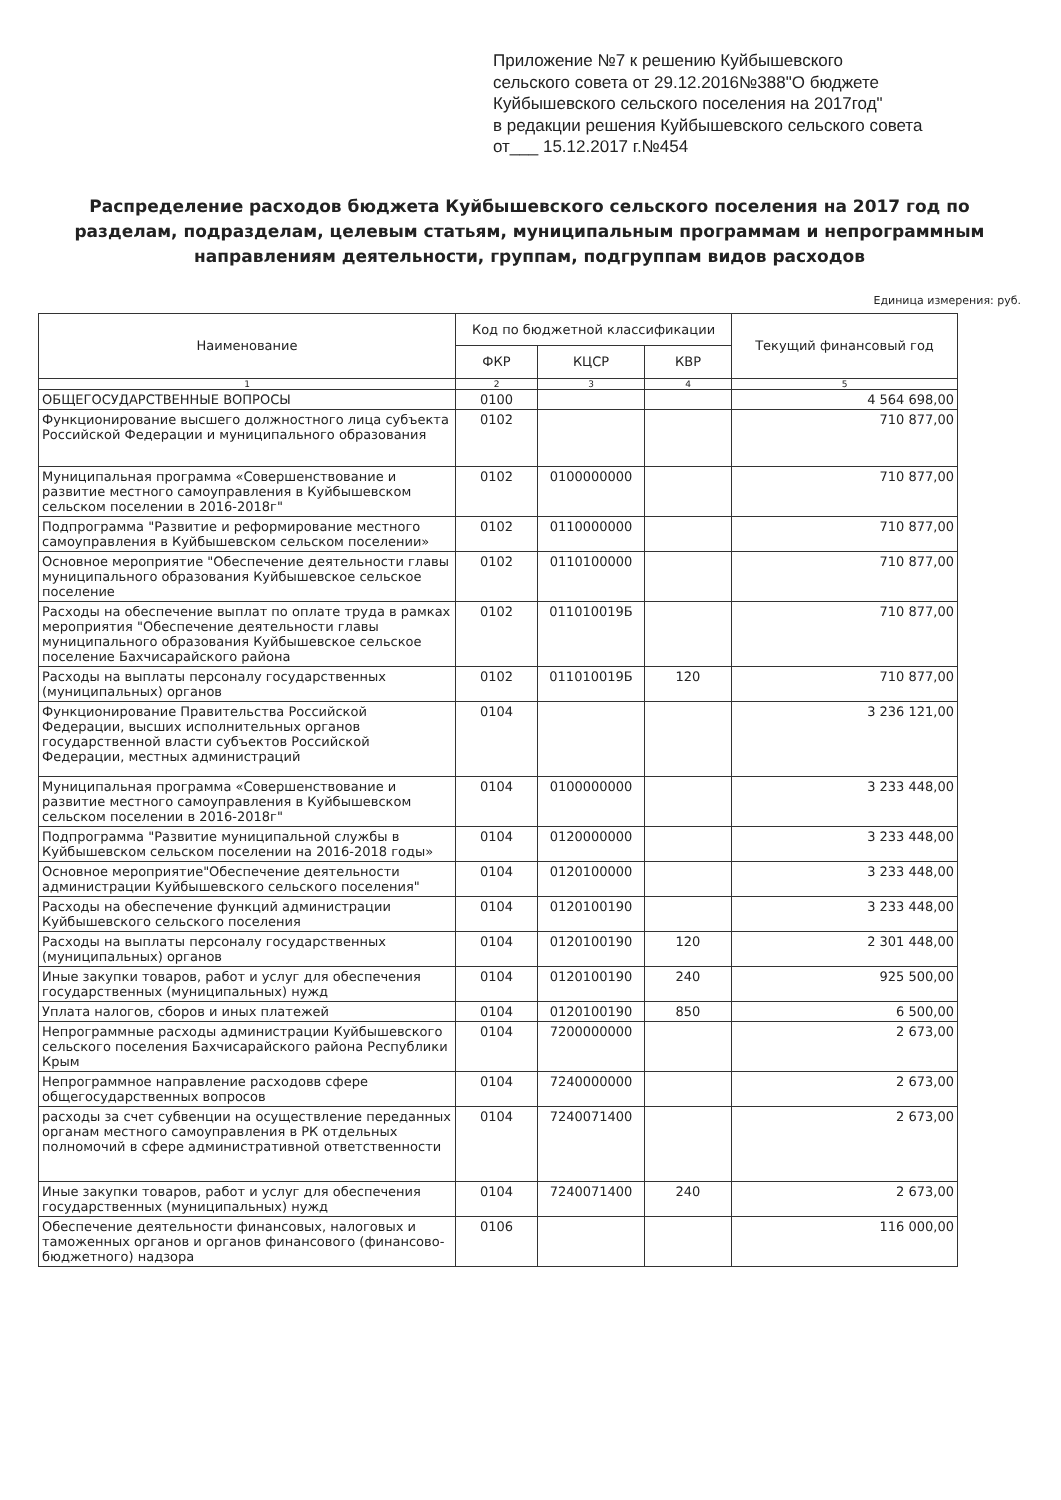Приложение №7 к решению Куйбышевского
сельского совета от 29.12.2016№388"О бюджете
Куйбышевского сельского поселения на 2017год"
в редакции решения Куйбышевского сельского совета
от___ 15.12.2017 г.№454
Распределение расходов бюджета Куйбышевского сельского поселения на 2017 год по разделам, подразделам, целевым статьям, муниципальным программам и непрограммным направлениям деятельности, группам, подгруппам видов расходов
Единица измерения: руб.
| Наименование | Код по бюджетной классификации | | | Текущий финансовый год |
| --- | --- | --- | --- | --- |
| | ФКР | КЦСР | КВР | |
| 1 | 2 | 3 | 4 | 5 |
| ОБЩЕГОСУДАРСТВЕННЫЕ ВОПРОСЫ | 0100 | | | 4 564 698,00 |
| Функционирование высшего должностного лица субъекта Российской Федерации и муниципального образования | 0102 | | | 710 877,00 |
| Муниципальная программа «Совершенствование и развитие местного самоуправления в Куйбышевском сельском поселении в 2016-2018г" | 0102 | 0100000000 | | 710 877,00 |
| Подпрограмма "Развитие и реформирование местного самоуправления в Куйбышевском сельском поселении» | 0102 | 0110000000 | | 710 877,00 |
| Основное мероприятие "Обеспечение деятельности главы муниципального образования Куйбышевское сельское поселение | 0102 | 0110100000 | | 710 877,00 |
| Расходы на обеспечение выплат по оплате труда в рамках мероприятия "Обеспечение деятельности главы муниципального образования Куйбышевское сельское поселение Бахчисарайского района | 0102 | 011010019Б | | 710 877,00 |
| Расходы на выплаты персоналу государственных (муниципальных) органов | 0102 | 011010019Б | 120 | 710 877,00 |
| Функционирование Правительства Российской Федерации, высших исполнительных органов государственной власти субъектов Российской Федерации, местных администраций | 0104 | | | 3 236 121,00 |
| Муниципальная программа «Совершенствование и развитие местного самоуправления в Куйбышевском сельском поселении в 2016-2018г" | 0104 | 0100000000 | | 3 233 448,00 |
| Подпрограмма "Развитие муниципальной службы в Куйбышевском сельском поселении на 2016-2018 годы» | 0104 | 0120000000 | | 3 233 448,00 |
| Основное мероприятие"Обеспечение деятельности администрации Куйбышевского сельского поселения" | 0104 | 0120100000 | | 3 233 448,00 |
| Расходы на обеспечение функций администрации Куйбышевского сельского поселения | 0104 | 0120100190 | | 3 233 448,00 |
| Расходы на выплаты персоналу государственных (муниципальных) органов | 0104 | 0120100190 | 120 | 2 301 448,00 |
| Иные закупки товаров, работ и услуг для обеспечения государственных (муниципальных) нужд | 0104 | 0120100190 | 240 | 925 500,00 |
| Уплата налогов, сборов и иных платежей | 0104 | 0120100190 | 850 | 6 500,00 |
| Непрограммные расходы администрации Куйбышевского сельского поселения Бахчисарайского района Республики Крым | 0104 | 7200000000 | | 2 673,00 |
| Непрограммное направление расходовв сфере общегосударственных вопросов | 0104 | 7240000000 | | 2 673,00 |
| расходы за счет субвенции на осуществление переданных органам местного самоуправления в РК отдельных полномочий в сфере административной ответственности | 0104 | 7240071400 | | 2 673,00 |
| Иные закупки товаров, работ и услуг для обеспечения государственных (муниципальных) нужд | 0104 | 7240071400 | 240 | 2 673,00 |
| Обеспечение деятельности финансовых, налоговых и таможенных органов и органов финансового (финансово-бюджетного) надзора | 0106 | | | 116 000,00 |